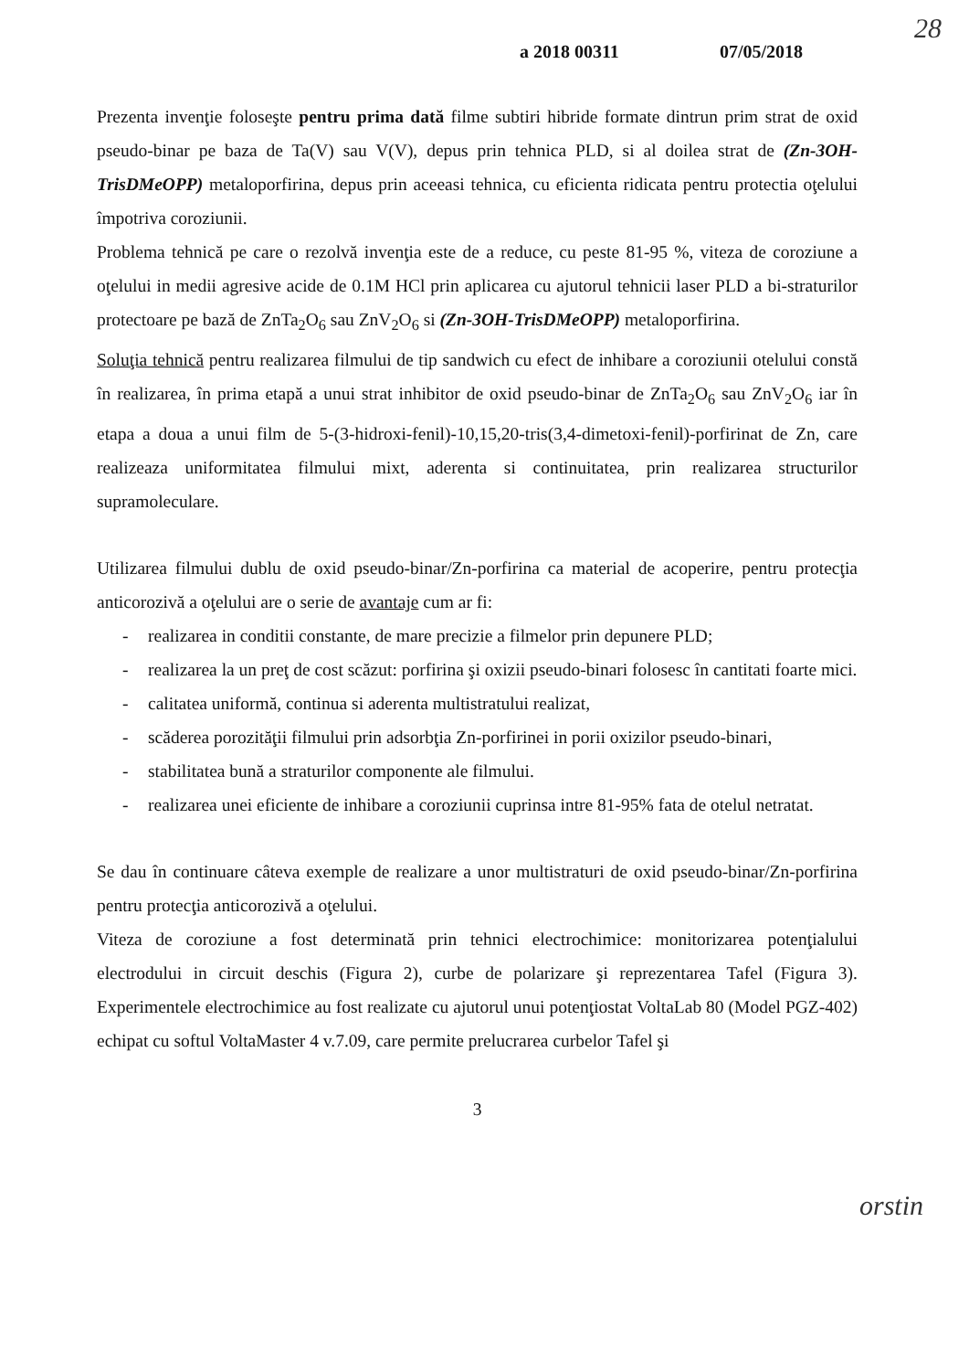28
a 2018 00311 07/05/2018
Prezenta invenţie foloseşte pentru prima dată filme subtiri hibride formate dintrun prim strat de oxid pseudo-binar pe baza de Ta(V) sau V(V), depus prin tehnica PLD, si al doilea strat de (Zn-3OH-TrisDMeOPP) metaloporfirina, depus prin aceeasi tehnica, cu eficienta ridicata pentru protectia oţelului împotriva coroziunii.
Problema tehnică pe care o rezolvă invenţia este de a reduce, cu peste 81-95 %, viteza de coroziune a oţelului in medii agresive acide de 0.1M HCl prin aplicarea cu ajutorul tehnicii laser PLD a bi-straturilor protectoare pe bază de ZnTa<sub>2</sub>O<sub>6</sub> sau ZnV<sub>2</sub>O<sub>6</sub> si (Zn-3OH-TrisDMeOPP) metaloporfirina.
Soluţia tehnică pentru realizarea filmului de tip sandwich cu efect de inhibare a coroziunii otelului constă în realizarea, în prima etapă a unui strat inhibitor de oxid pseudo-binar de ZnTa<sub>2</sub>O<sub>6</sub> sau ZnV<sub>2</sub>O<sub>6</sub> iar în etapa a doua a unui film de 5-(3-hidroxi-fenil)-10,15,20-tris(3,4-dimetoxi-fenil)-porfirinat de Zn, care realizeaza uniformitatea filmului mixt, aderenta si continuitatea, prin realizarea structurilor supramoleculare.
Utilizarea filmului dublu de oxid pseudo-binar/Zn-porfirina ca material de acoperire, pentru protecţia anticorozivă a oţelului are o serie de avantaje cum ar fi:
- realizarea in conditii constante, de mare precizie a filmelor prin depunere PLD;
- realizarea la un preţ de cost scăzut: porfirina şi oxizii pseudo-binari folosesc în cantitati foarte mici.
- calitatea uniformă, continua si aderenta multistratului realizat,
- scăderea porozităţii filmului prin adsorbţia Zn-porfirinei in porii oxizilor pseudo-binari,
- stabilitatea bună a straturilor componente ale filmului.
- realizarea unei eficiente de inhibare a coroziunii cuprinsa intre 81-95% fata de otelul netratat.
Se dau în continuare câteva exemple de realizare a unor multistraturi de oxid pseudo-binar/Zn-porfirina pentru protecţia anticorozivă a oţelului.
Viteza de coroziune a fost determinată prin tehnici electrochimice: monitorizarea potenţialului electrodului in circuit deschis (Figura 2), curbe de polarizare şi reprezentarea Tafel (Figura 3). Experimentele electrochimice au fost realizate cu ajutorul unui potenţiostat VoltaLab 80 (Model PGZ-402) echipat cu softul VoltaMaster 4 v.7.09, care permite prelucrarea curbelor Tafel şi
3
orstin